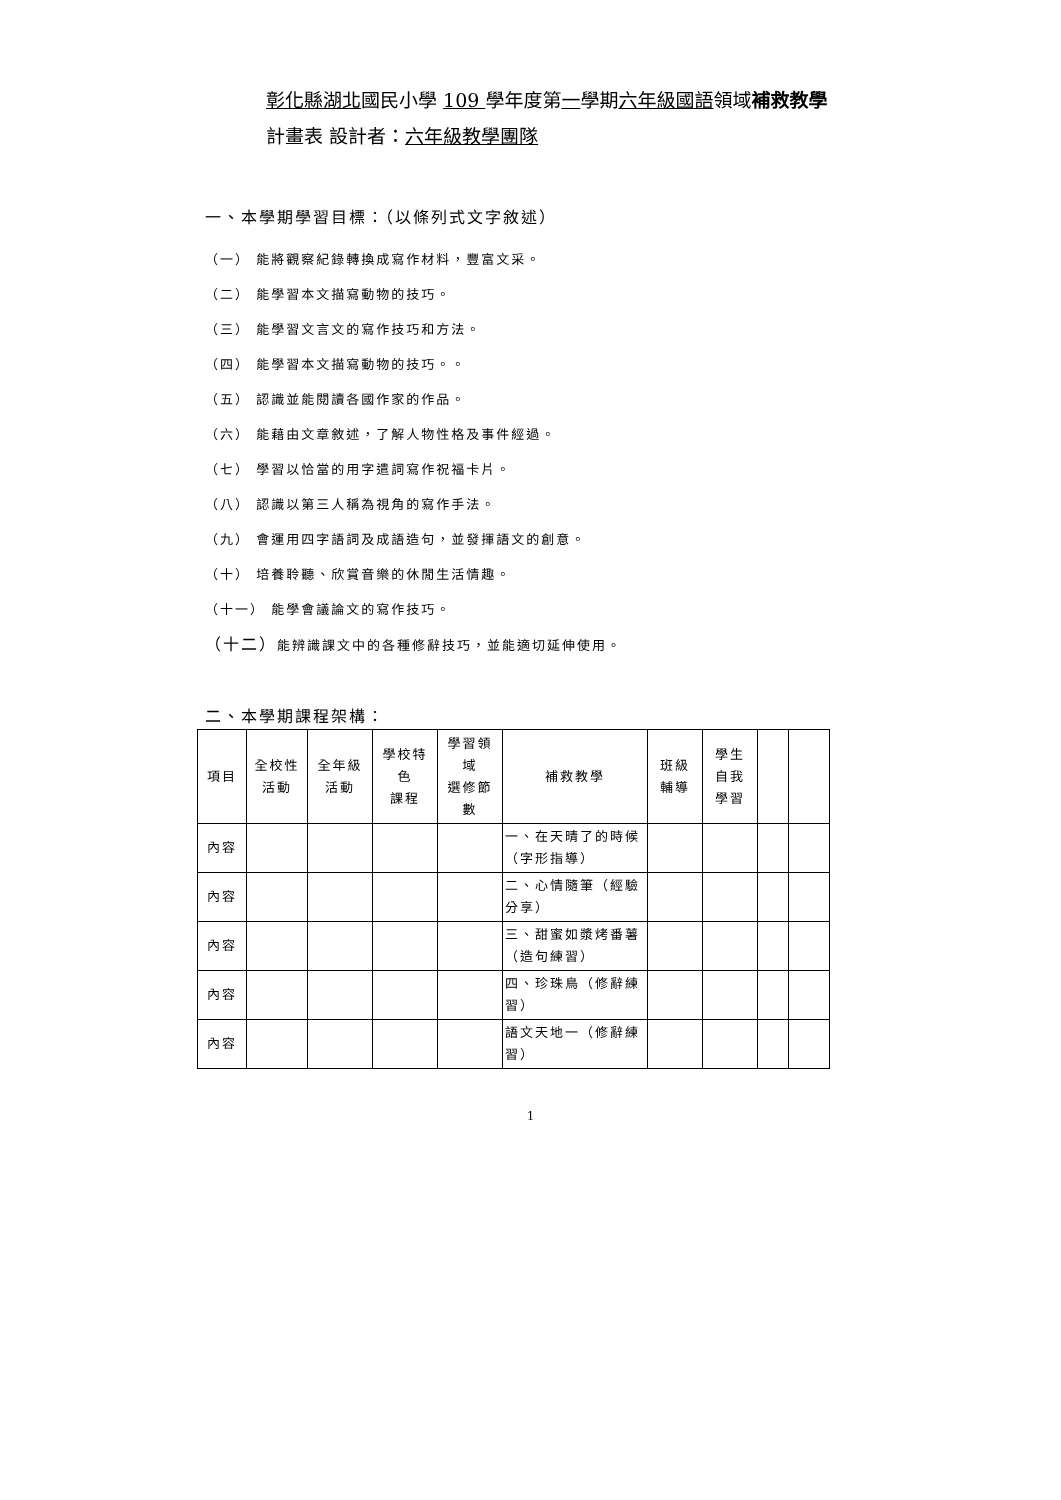彰化縣湖北國民小學 109 學年度第一學期六年級國語領域補救教學
計畫表 設計者：六年級教學團隊
一、本學期學習目標：（以條列式文字敘述）
（一） 能將觀察紀錄轉換成寫作材料，豐富文采。
（二） 能學習本文描寫動物的技巧。
（三） 能學習文言文的寫作技巧和方法。
（四） 能學習本文描寫動物的技巧。。
（五） 認識並能閱讀各國作家的作品。
（六） 能藉由文章敘述，了解人物性格及事件經過。
（七） 學習以恰當的用字遣詞寫作祝福卡片。
（八） 認識以第三人稱為視角的寫作手法。
（九） 會運用四字語詞及成語造句，並發揮語文的創意。
（十） 培養聆聽、欣賞音樂的休閒生活情趣。
（十一） 能學會議論文的寫作技巧。
（十二）能辨識課文中的各種修辭技巧，並能適切延伸使用。
二、本學期課程架構：
| 項目 | 全校性 活動 | 全年級 活動 | 學校特 色 課程 | 學習領 域 選修節 數 | 補救教學 | 班級 輔導 | 學生 自我 學習 | | |
| --- | --- | --- | --- | --- | --- | --- | --- | --- | --- |
| 內容 | | | | | 一、在天晴了的時候（字形指導） | | | | |
| 內容 | | | | | 二、心情隨筆（經驗分享） | | | | |
| 內容 | | | | | 三、甜蜜如漿烤番薯（造句練習） | | | | |
| 內容 | | | | | 四、珍珠鳥（修辭練習） | | | | |
| 內容 | | | | | 語文天地一（修辭練習） | | | | |
1